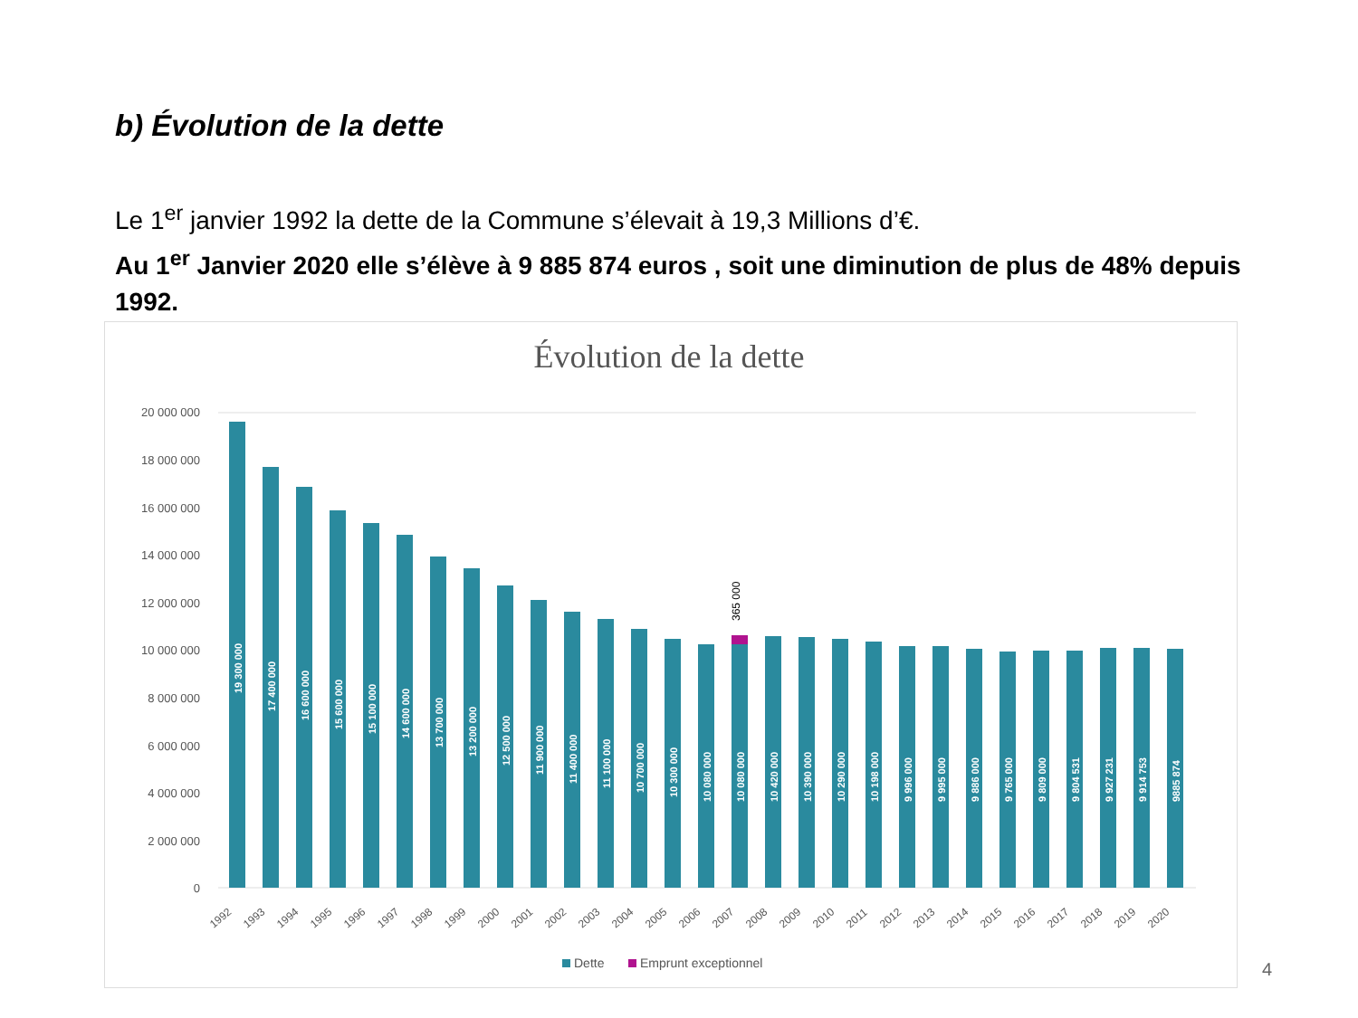b) Évolution de la dette
Le 1<sup>er</sup> janvier 1992 la dette de la Commune s’élevait à 19,3 Millions d’€.
Au 1<sup>er</sup> Janvier 2020 elle s’élève à 9 885 874 euros , soit une diminution de plus de 48% depuis 1992.
Évolution de la dette
20 000 000
18 000 000
16 000 000
14 000 000
12 000 000
10 000 000
8 000 000
6 000 000
4 000 000
2 000 000
0
365 000
19 300 000
17 400 000
16 600 000
15 600 000
15 100 000
14 600 000
13 700 000
13 200 000
12 500 000
11 900 000
11 400 000
11 100 000
10 700 000
10 300 000
10 080 000
10 080 000
10 420 000
10 390 000
10 290 000
10 198 000
9 996 000
9 995 000
9 886 000
9 765 000
9 809 000
9 804 531
9 927 231
9 914 753
9885 874
1992
1993
1994
1995
1996
1997
1998
1999
2000
2001
2002
2003
2004
2005
2006
2007
2008
2009
2010
2011
2012
2013
2014
2015
2016
2017
2018
2019
2020
Dette
Emprunt exceptionnel
4